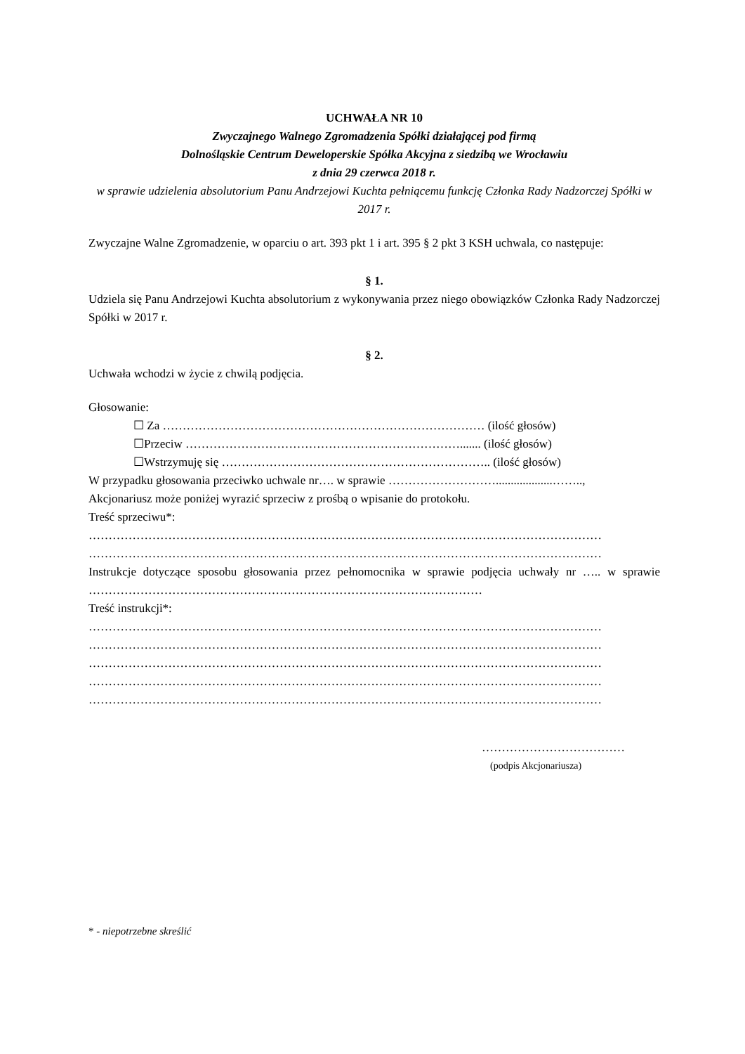UCHWAŁA NR 10
Zwyczajnego Walnego Zgromadzenia Spółki działającej pod firmą
Dolnośląskie Centrum Deweloperskie Spółka Akcyjna z siedzibą we Wrocławiu
z dnia 29 czerwca 2018 r.
w sprawie udzielenia absolutorium Panu Andrzejowi Kuchta pełniącemu funkcję Członka Rady Nadzorczej Spółki w 2017 r.
Zwyczajne Walne Zgromadzenie, w oparciu o art. 393 pkt 1 i art. 395 § 2 pkt 3 KSH uchwala, co następuje:
§ 1.
Udziela się Panu Andrzejowi Kuchta absolutorium z wykonywania przez niego obowiązków Członka Rady Nadzorczej Spółki w 2017 r.
§ 2.
Uchwała wchodzi w życie z chwilą podjęcia.
Głosowanie:
☐ Za ……………………………………………………………………… (ilość głosów)
☐Przeciw ……………………………………………………………....... (ilość głosów)
☐Wstrzymuję się ………………………………………………………….. (ilość głosów)
W przypadku głosowania przeciwko uchwale nr…. w sprawie ………………………...................……..,
Akcjonariusz może poniżej wyrazić sprzeciw z prośbą o wpisanie do protokołu.
Treść sprzeciwu*:
…………………………………………………………………………………………………………………
…………………………………………………………………………………………………………………
Instrukcje dotyczące sposobu głosowania przez pełnomocnika w sprawie podjęcia uchwały nr ….. w sprawie ………………………………………………………………………………………
Treść instrukcji*:
…………………………………………………………………………………………………………………
…………………………………………………………………………………………………………………
…………………………………………………………………………………………………………………
…………………………………………………………………………………………………………………
…………………………………………………………………………………………………………………
………………………………
(podpis Akcjonariusza)
* - niepotrzebne skreślić